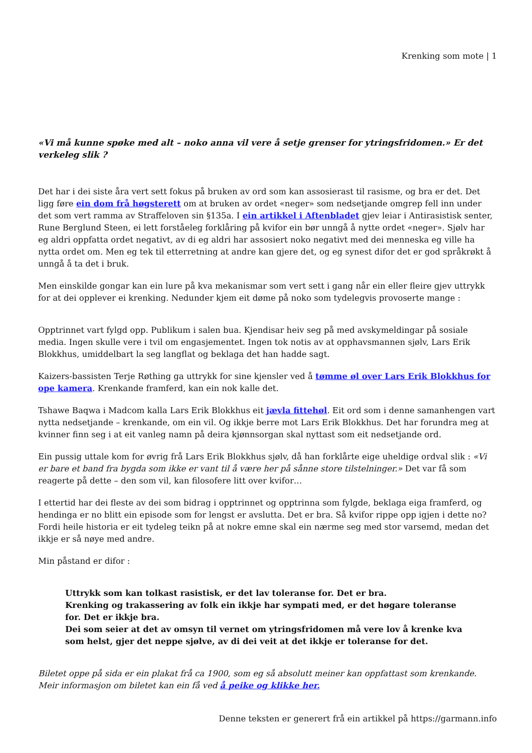Krenking som mote | 1
«Vi må kunne spøke med alt – noko anna vil vere å setje grenser for ytringsfridomen.» Er det verkeleg slik ?
Det har i dei siste åra vert sett fokus på bruken av ord som kan assosierast til rasisme, og bra er det. Det ligg føre ein dom frå høgsterett om at bruken av ordet «neger» som nedsetjande omgrep fell inn under det som vert ramma av Straffeloven sin §135a. I ein artikkel i Aftenbladet gjev leiar i Antirasistisk senter, Rune Berglund Steen, ei lett forståeleg forklåring på kvifor ein bør unngå å nytte ordet «neger». Sjølv har eg aldri oppfatta ordet negativt, av di eg aldri har assosiert noko negativt med dei menneska eg ville ha nytta ordet om. Men eg tek til etterretning at andre kan gjere det, og eg synest difor det er god språkrøkt å unngå å ta det i bruk.
Men einskilde gongar kan ein lure på kva mekanismar som vert sett i gang når ein eller fleire gjev uttrykk for at dei opplever ei krenking. Nedunder kjem eit døme på noko som tydelegvis provoserte mange :
Opptrinnet vart fylgd opp. Publikum i salen bua. Kjendisar heiv seg på med avskymeldingar på sosiale media. Ingen skulle vere i tvil om engasjementet. Ingen tok notis av at opphavsmannen sjølv, Lars Erik Blokkhus, umiddelbart la seg langflat og beklaga det han hadde sagt.
Kaizers-bassisten Terje Røthing ga uttrykk for sine kjensler ved å tømme øl over Lars Erik Blokkhus for ope kamera. Krenkande framferd, kan ein nok kalle det.
Tshawe Baqwa i Madcom kalla Lars Erik Blokkhus eit jævla fittehøl. Eit ord som i denne samanhengen vart nytta nedsetjande – krenkande, om ein vil. Og ikkje berre mot Lars Erik Blokkhus. Det har forundra meg at kvinner finn seg i at eit vanleg namn på deira kjønnsorgan skal nyttast som eit nedsetjande ord.
Ein pussig uttale kom for øvrig frå Lars Erik Blokkhus sjølv, då han forklårte eige uheldige ordval slik : «Vi er bare et band fra bygda som ikke er vant til å være her på sånne store tilstelninger.» Det var få som reagerte på dette – den som vil, kan filosofere litt over kvifor…
I ettertid har dei fleste av dei som bidrag i opptrinnet og opptrinna som fylgde, beklaga eiga framferd, og hendinga er no blitt ein episode som for lengst er avslutta. Det er bra. Så kvifor rippe opp igjen i dette no? Fordi heile historia er eit tydeleg teikn på at nokre emne skal ein nærme seg med stor varsemd, medan det ikkje er så nøye med andre.
Min påstand er difor :
Uttrykk som kan tolkast rasistisk, er det lav toleranse for. Det er bra.
Krenking og trakassering av folk ein ikkje har sympati med, er det høgare toleranse for. Det er ikkje bra.
Dei som seier at det av omsyn til vernet om ytringsfridomen må vere lov å krenke kva som helst, gjer det neppe sjølve, av di dei veit at det ikkje er toleranse for det.
Biletet oppe på sida er ein plakat frå ca 1900, som eg så absolutt meiner kan oppfattast som krenkande. Meir informasjon om biletet kan ein få ved å peike og klikke her.
Denne teksten er generert frå ein artikkel på https://garmann.info